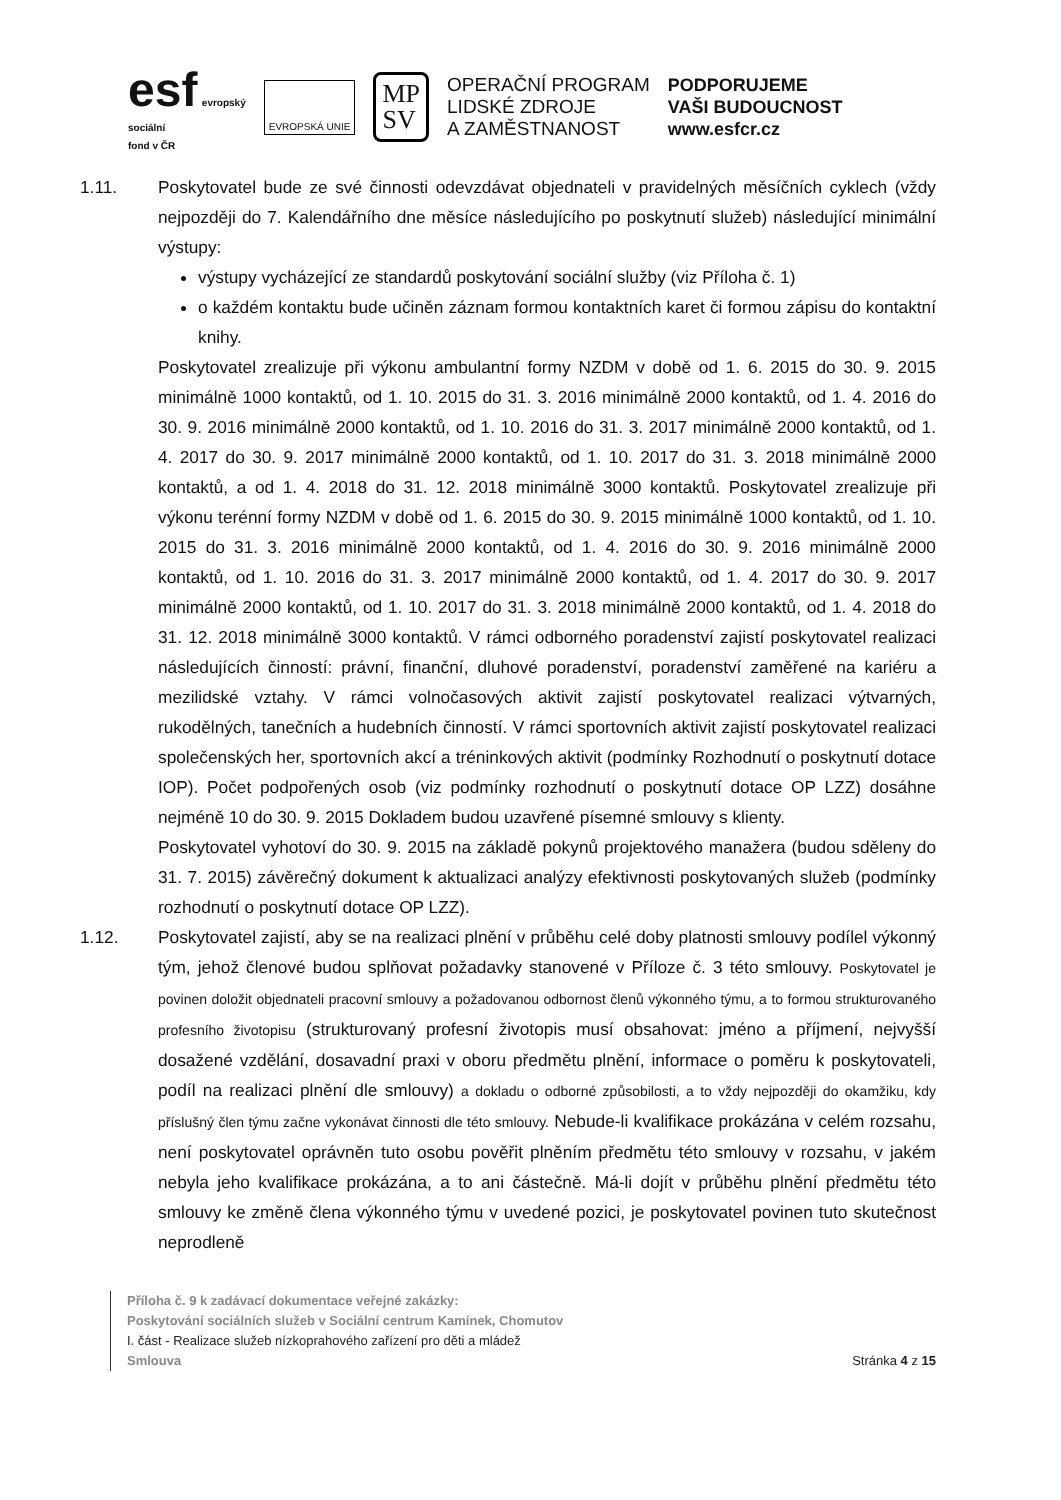esf evropský
sociální
fond v ČR
EVROPSKÁ UNIE
MP
SV
OPERAČNÍ PROGRAM
LIDSKÉ ZDROJE
A ZAMĚSTNANOST
PODPORUJEME
VAŠI BUDOUCNOST
www.esfcr.cz
1.11. Poskytovatel bude ze své činnosti odevzdávat objednateli v pravidelných měsíčních cyklech (vždy nejpozději do 7. Kalendářního dne měsíce následujícího po poskytnutí služeb) následující minimální výstupy:
výstupy vycházející ze standardů poskytování sociální služby (viz Příloha č. 1)
o každém kontaktu bude učiněn záznam formou kontaktních karet či formou zápisu do kontaktní knihy.
Poskytovatel zrealizuje při výkonu ambulantní formy NZDM v době od 1. 6. 2015 do 30. 9. 2015 minimálně 1000 kontaktů, od 1. 10. 2015 do 31. 3. 2016 minimálně 2000 kontaktů, od 1. 4. 2016 do 30. 9. 2016 minimálně 2000 kontaktů, od 1. 10. 2016 do 31. 3. 2017 minimálně 2000 kontaktů, od 1. 4. 2017 do 30. 9. 2017 minimálně 2000 kontaktů, od 1. 10. 2017 do 31. 3. 2018 minimálně 2000 kontaktů, a od 1. 4. 2018 do 31. 12. 2018 minimálně 3000 kontaktů. Poskytovatel zrealizuje při výkonu terénní formy NZDM v době od 1. 6. 2015 do 30. 9. 2015 minimálně 1000 kontaktů, od 1. 10. 2015 do 31. 3. 2016 minimálně 2000 kontaktů, od 1. 4. 2016 do 30. 9. 2016 minimálně 2000 kontaktů, od 1. 10. 2016 do 31. 3. 2017 minimálně 2000 kontaktů, od 1. 4. 2017 do 30. 9. 2017 minimálně 2000 kontaktů, od 1. 10. 2017 do 31. 3. 2018 minimálně 2000 kontaktů, od 1. 4. 2018 do 31. 12. 2018 minimálně 3000 kontaktů. V rámci odborného poradenství zajistí poskytovatel realizaci následujících činností: právní, finanční, dluhové poradenství, poradenství zaměřené na kariéru a mezilidské vztahy. V rámci volnočasových aktivit zajistí poskytovatel realizaci výtvarných, rukodělných, tanečních a hudebních činností. V rámci sportovních aktivit zajistí poskytovatel realizaci společenských her, sportovních akcí a tréninkových aktivit (podmínky Rozhodnutí o poskytnutí dotace IOP). Počet podpořených osob (viz podmínky rozhodnutí o poskytnutí dotace OP LZZ) dosáhne nejméně 10 do 30. 9. 2015 Dokladem budou uzavřené písemné smlouvy s klienty.
Poskytovatel vyhotoví do 30. 9. 2015 na základě pokynů projektového manažera (budou sděleny do 31. 7. 2015) závěrečný dokument k aktualizaci analýzy efektivnosti poskytovaných služeb (podmínky rozhodnutí o poskytnutí dotace OP LZZ).
1.12. Poskytovatel zajistí, aby se na realizaci plnění v průběhu celé doby platnosti smlouvy podílel výkonný tým, jehož členové budou splňovat požadavky stanovené v Příloze č. 3 této smlouvy. Poskytovatel je povinen doložit objednateli pracovní smlouvy a požadovanou odbornost členů výkonného týmu, a to formou strukturovaného profesního životopisu (strukturovaný profesní životopis musí obsahovat: jméno a příjmení, nejvyšší dosažené vzdělání, dosavadní praxi v oboru předmětu plnění, informace o poměru k poskytovateli, podíl na realizaci plnění dle smlouvy) a dokladu o odborné způsobilosti, a to vždy nejpozději do okamžiku, kdy příslušný člen týmu začne vykonávat činnosti dle této smlouvy. Nebude-li kvalifikace prokázána v celém rozsahu, není poskytovatel oprávněn tuto osobu pověřit plněním předmětu této smlouvy v rozsahu, v jakém nebyla jeho kvalifikace prokázána, a to ani částečně. Má-li dojít v průběhu plnění předmětu této smlouvy ke změně člena výkonného týmu v uvedené pozici, je poskytovatel povinen tuto skutečnost neprodleně
Příloha č. 9 k zadávací dokumentace veřejné zakázky:
Poskytování sociálních služeb v Sociální centrum Kamínek, Chomutov
I. část - Realizace služeb nízkoprahového zařízení pro děti a mládež
Smlouva Stránka 4 z 15